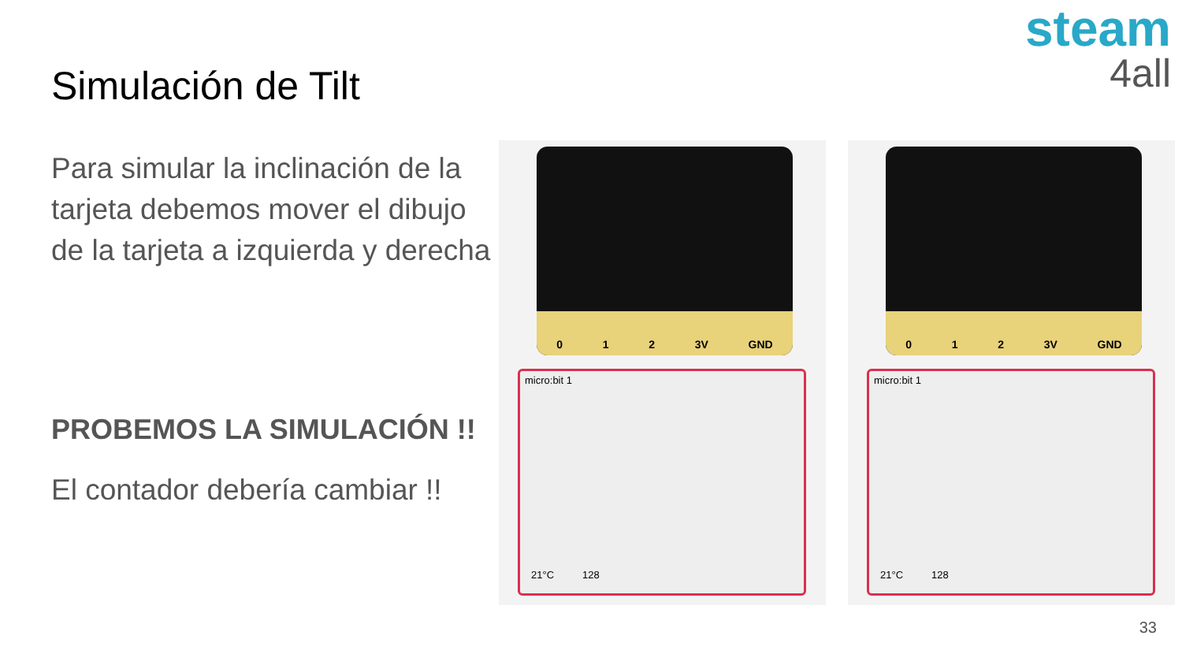steam
4all
Simulación de Tilt
Para simular la inclinación de la tarjeta debemos mover el dibujo de la tarjeta a izquierda y derecha
PROBEMOS LA SIMULACIÓN !!
El contador debería cambiar !!
0 1 2 3V GND
micro:bit 1
21°C 128
0 1 2 3V GND
micro:bit 1
21°C 128
33